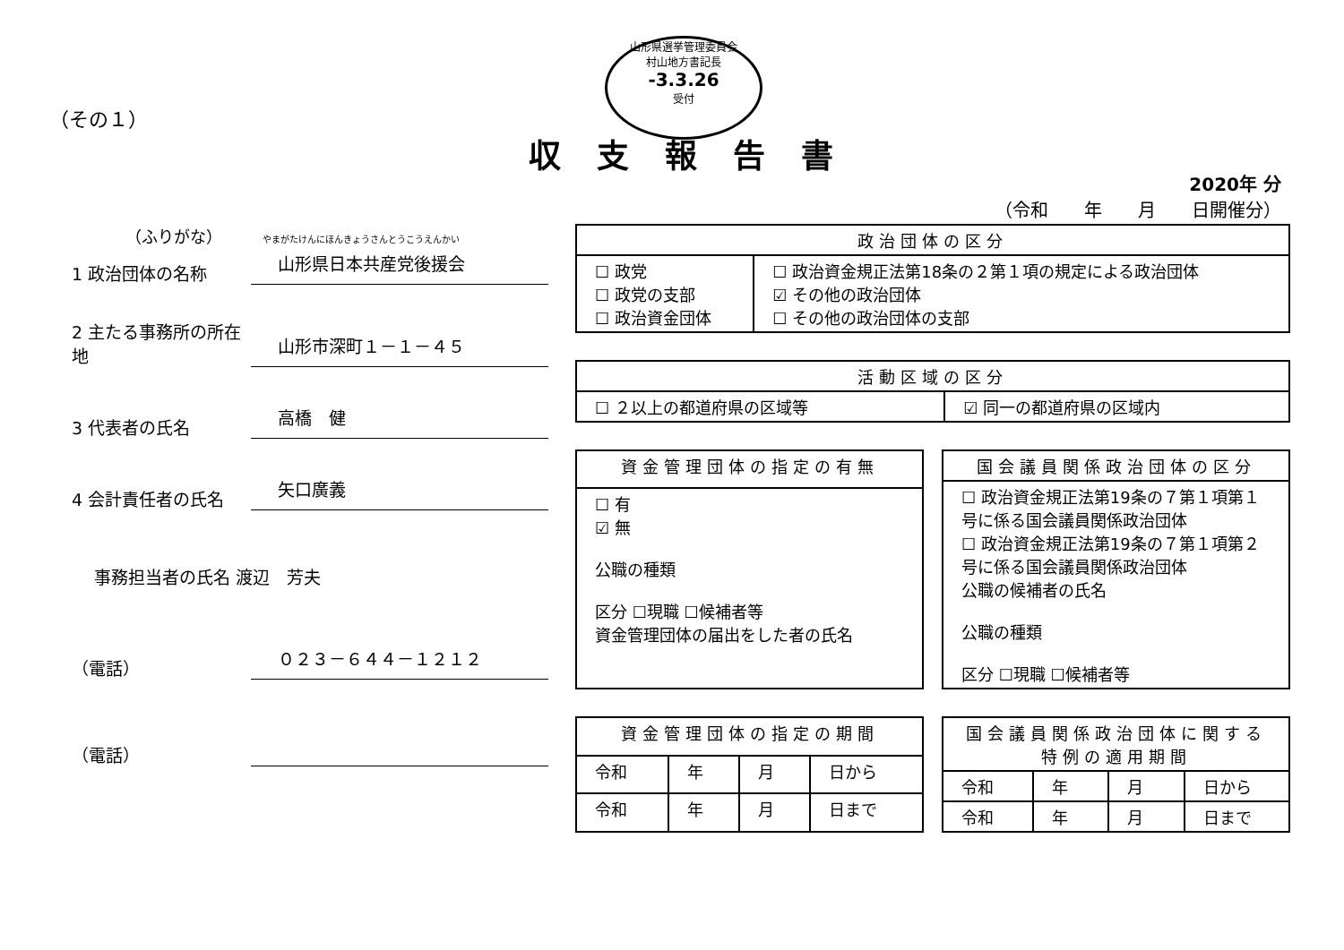山形県選挙管理委員会
村山地方書記長
-3.3.26
受付
（その１）
収支報告書
2020年 分
（令和　　年　　月　　日開催分）
（ふりがな）　　　やまがたけんにほんきょうさんとうこうえんかい
1 政治団体の名称
山形県日本共産党後援会
2 主たる事務所の所在地
山形市深町１－１－４５
3 代表者の氏名
高橋　健
4 会計責任者の氏名
矢口廣義
事務担当者の氏名 渡辺　芳夫
（電話）
０２３－６４４－１２１２
（電話）
| 政治団体の区分 | |
| --- | --- |
| ☐ 政党 ☐ 政党の支部 ☐ 政治資金団体 | ☐ 政治資金規正法第18条の２第１項の規定による政治団体 ☑ その他の政治団体 ☐ その他の政治団体の支部 |
| 活動区域の区分 | |
| --- | --- |
| ☐ ２以上の都道府県の区域等 | ☑ 同一の都道府県の区域内 |
| 資金管理団体の指定の有無 |
| --- |
| ☐ 有 ☑ 無 公職の種類 区分 ☐現職 ☐候補者等 資金管理団体の届出をした者の氏名 |
| 国会議員関係政治団体の区分 |
| --- |
| ☐ 政治資金規正法第19条の７第１項第１号に係る国会議員関係政治団体 ☐ 政治資金規正法第19条の７第１項第２号に係る国会議員関係政治団体 公職の候補者の氏名 公職の種類 区分 ☐現職 ☐候補者等 |
| 資金管理団体の指定の期間 | | | |
| --- | --- | --- | --- |
| 令和 | 年 | 月 | 日から |
| 令和 | 年 | 月 | 日まで |
| 国会議員関係政治団体に関する特例の適用期間 | | | |
| --- | --- | --- | --- |
| 令和 | 年 | 月 | 日から |
| 令和 | 年 | 月 | 日まで |